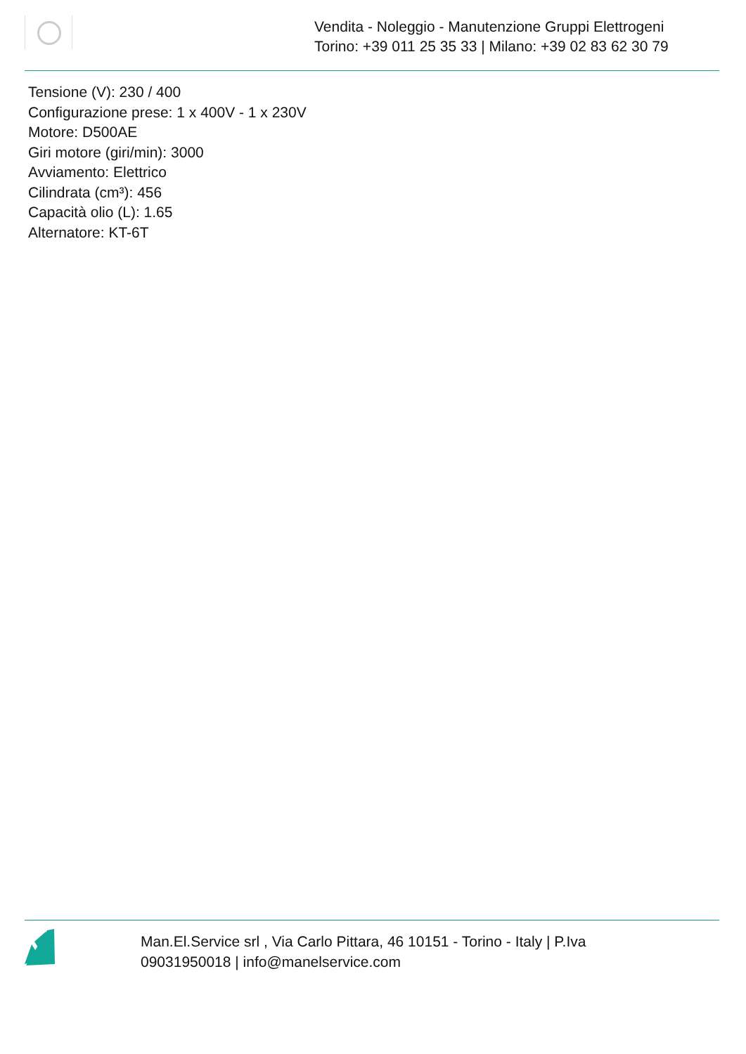Vendita - Noleggio - Manutenzione Gruppi Elettrogeni
Torino: +39 011 25 35 33 | Milano: +39 02 83 62 30 79
Tensione (V): 230 / 400
Configurazione prese: 1 x 400V - 1 x 230V
Motore: D500AE
Giri motore (giri/min): 3000
Avviamento: Elettrico
Cilindrata (cm³): 456
Capacità olio (L): 1.65
Alternatore: KT-6T
Man.El.Service srl , Via Carlo Pittara, 46 10151 - Torino - Italy | P.Iva 09031950018 | info@manelservice.com